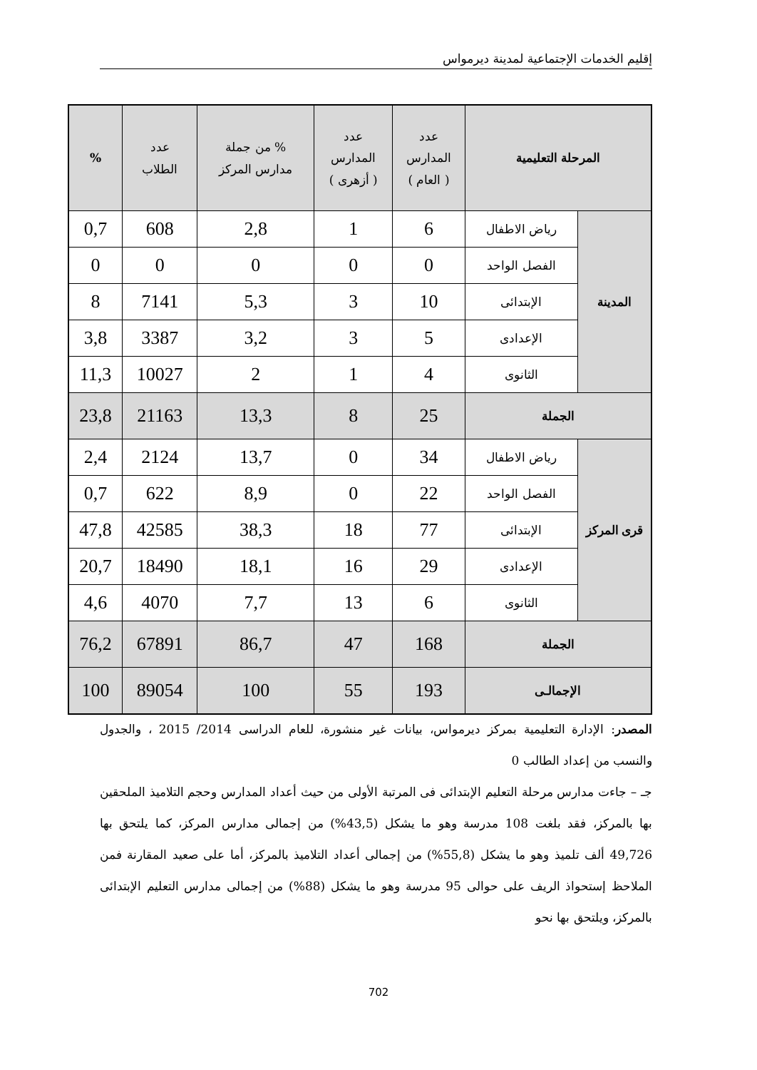إقليم الخدمات الإجتماعية لمدينة ديرمواس
| المرحلة التعليمية | | عدد المدارس ( العام ) | عدد المدارس ( أزهرى ) | % من جملة مدارس المركز | عدد الطلاب | % |
| --- | --- | --- | --- | --- | --- | --- |
| المدينة | رياض الاطفال | 6 | 1 | 2,8 | 608 | 0,7 |
| | الفصل الواحد | 0 | 0 | 0 | 0 | 0 |
| | الإبتدائى | 10 | 3 | 5,3 | 7141 | 8 |
| | الإعدادى | 5 | 3 | 3,2 | 3387 | 3,8 |
| | الثانوى | 4 | 1 | 2 | 10027 | 11,3 |
| الجملة | | 25 | 8 | 13,3 | 21163 | 23,8 |
| قرى المركز | رياض الاطفال | 34 | 0 | 13,7 | 2124 | 2,4 |
| | الفصل الواحد | 22 | 0 | 8,9 | 622 | 0,7 |
| | الإبتدائى | 77 | 18 | 38,3 | 42585 | 47,8 |
| | الإعدادى | 29 | 16 | 18,1 | 18490 | 20,7 |
| | الثانوى | 6 | 13 | 7,7 | 4070 | 4,6 |
| الجملة | | 168 | 47 | 86,7 | 67891 | 76,2 |
| الإجمالـى | | 193 | 55 | 100 | 89054 | 100 |
المصدر: الإدارة التعليمية بمركز ديرمواس، بيانات غير منشورة، للعام الدراسى 2014/ 2015 ، والجدول والنسب من إعداد الطالب 0
جـ – جاءت مدارس مرحلة التعليم الإبتدائى فى المرتبة الأولى من حيث أعداد المدارس وحجم التلاميذ الملحقين بها بالمركز، فقد بلغت 108 مدرسة وهو ما يشكل (43,5%) من إجمالى مدارس المركز، كما يلتحق بها 49,726 ألف تلميذ وهو ما يشكل (55,8%) من إجمالى أعداد التلاميذ بالمركز، أما على صعيد المقارنة فمن الملاحظ إستحواذ الريف على حوالى 95 مدرسة وهو ما يشكل (88%) من إجمالى مدارس التعليم الإبتدائى بالمركز، ويلتحق بها نحو
702